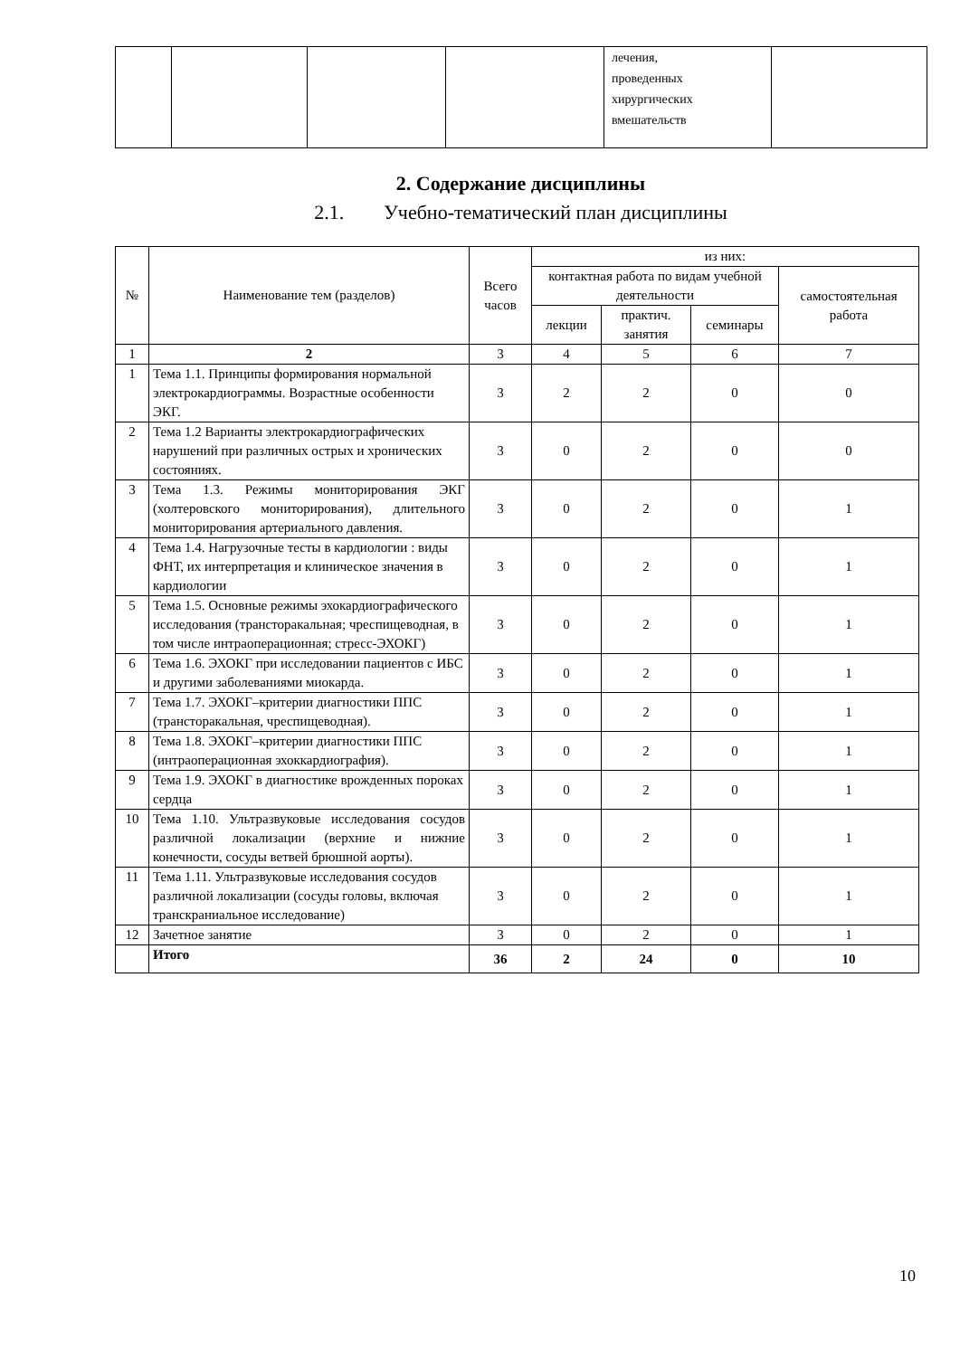| | | | | лечения, проведенных хирургических вмешательств | |
2. Содержание дисциплины
2.1. Учебно-тематический план дисциплины
| № | Наименование тем (разделов) | Всего часов | из них: | | | |
| --- | --- | --- | --- | --- | --- | --- |
| | | | контактная работа по видам учебной деятельности | | | самостоятельная работа |
| | | | лекции | практич. занятия | семинары | |
| 1 | 2 | 3 | 4 | 5 | 6 | 7 |
| 1 | Тема 1.1. Принципы формирования нормальной электрокардиограммы. Возрастные особенности ЭКГ. | 3 | 2 | 2 | 0 | 0 |
| 2 | Тема 1.2 Варианты электрокардиографических нарушений при различных острых и хронических состояниях. | 3 | 0 | 2 | 0 | 0 |
| 3 | Тема 1.3. Режимы мониторирования ЭКГ (холтеровского мониторирования), длительного мониторирования артериального давления. | 3 | 0 | 2 | 0 | 1 |
| 4 | Тема 1.4. Нагрузочные тесты в кардиологии : виды ФНТ, их интерпретация и клиническое значения в кардиологии | 3 | 0 | 2 | 0 | 1 |
| 5 | Тема 1.5. Основные режимы эхокардиографического исследования (трансторакальная; чреспищеводная, в том числе интраоперационная; стресс-ЭХОКГ) | 3 | 0 | 2 | 0 | 1 |
| 6 | Тема 1.6. ЭХОКГ при исследовании пациентов с ИБС и другими заболеваниями миокарда. | 3 | 0 | 2 | 0 | 1 |
| 7 | Тема 1.7. ЭХОКГ–критерии диагностики ППС (трансторакальная, чреспищеводная). | 3 | 0 | 2 | 0 | 1 |
| 8 | Тема 1.8. ЭХОКГ–критерии диагностики ППС (интраоперационная эхоккардиография). | 3 | 0 | 2 | 0 | 1 |
| 9 | Тема 1.9. ЭХОКГ в диагностике врожденных пороках сердца | 3 | 0 | 2 | 0 | 1 |
| 10 | Тема 1.10. Ультразвуковые исследования сосудов различной локализации (верхние и нижние конечности, сосуды ветвей брюшной аорты). | 3 | 0 | 2 | 0 | 1 |
| 11 | Тема 1.11. Ультразвуковые исследования сосудов различной локализации (сосуды головы, включая транскраниальное исследование) | 3 | 0 | 2 | 0 | 1 |
| 12 | Зачетное занятие | 3 | 0 | 2 | 0 | 1 |
| | Итого | 36 | 2 | 24 | 0 | 10 |
10